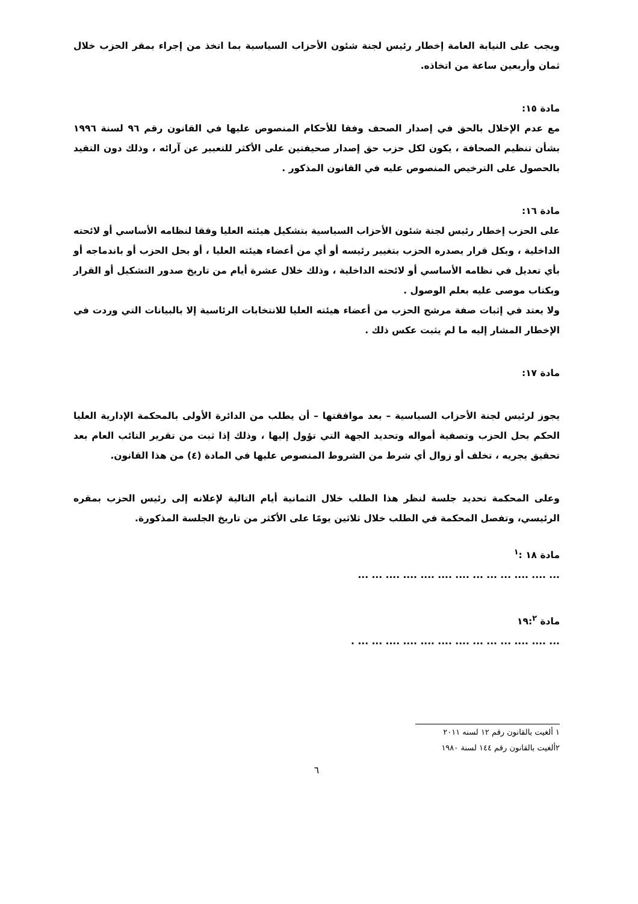ويجب على النيابة العامة إخطار رئيس لجنة شئون الأحزاب السياسية بما اتخذ من إجراء بمقر الحزب خلال ثمان وأربعين ساعة من اتخاذه.
مادة ١٥:
مع عدم الإخلال بالحق في إصدار الصحف وفقا للأحكام المنصوص عليها في القانون رقم ٩٦ لسنة ١٩٩٦ بشأن تنظيم الصحافة ، يكون لكل حزب حق إصدار صحيفتين على الأكثر للتعبير عن آرائه ، وذلك دون التقيد بالحصول على الترخيص المنصوص عليه في القانون المذكور .
مادة ١٦:
على الحزب إخطار رئيس لجنة شئون الأحزاب السياسية بتشكيل هيئته العليا وفقا لنظامه الأساسي أو لائحته الداخلية ، وبكل قرار يصدره الحزب بتغيير رئيسه أو أي من أعضاء هيئته العليا ، أو بحل الحزب أو باندماجه أو بأي تعديل في نظامه الأساسي أو لائحته الداخلية ، وذلك خلال عشرة أيام من تاريخ صدور التشكيل أو القرار وبكتاب موصى عليه بعلم الوصول .
ولا يعتد في إثبات صفة مرشح الحزب من أعضاء هيئته العليا للانتخابات الرئاسية إلا بالبيانات التي وردت في الإخطار المشار إليه ما لم يثبت عكس ذلك .
مادة ١٧:
يجوز لرئيس لجنة الأحزاب السياسية – بعد موافقتها – أن يطلب من الدائرة الأولى بالمحكمة الإدارية العليا الحكم بحل الحزب وتصفية أمواله وتحديد الجهة التي تؤول إليها ، وذلك إذا ثبت من تقرير النائب العام بعد تحقيق يجريه ، تخلف أو زوال أي شرط من الشروط المنصوص عليها في المادة (٤) من هذا القانون.
وعلى المحكمة تحديد جلسة لنظر هذا الطلب خلال الثمانية أيام التالية لإعلانه إلى رئيس الحزب بمقره الرئيسي، وتفصل المحكمة في الطلب خلال ثلاثين يومًا على الأكثر من تاريخ الجلسة المذكورة.
مادة ١٨ :<sup>١</sup>
... .... .... ... ... ... .... .... .... .... .... ... ...
مادة ١٩:<sup>٢</sup>
... .... .... ... ... ... .... .... .... .... .... ... ... .
١ ألغيت بالقانون رقم ١٢ لسنه ٢٠١١
٢ألغيت بالقانون رقم ١٤٤ لسنة ١٩٨٠
٦